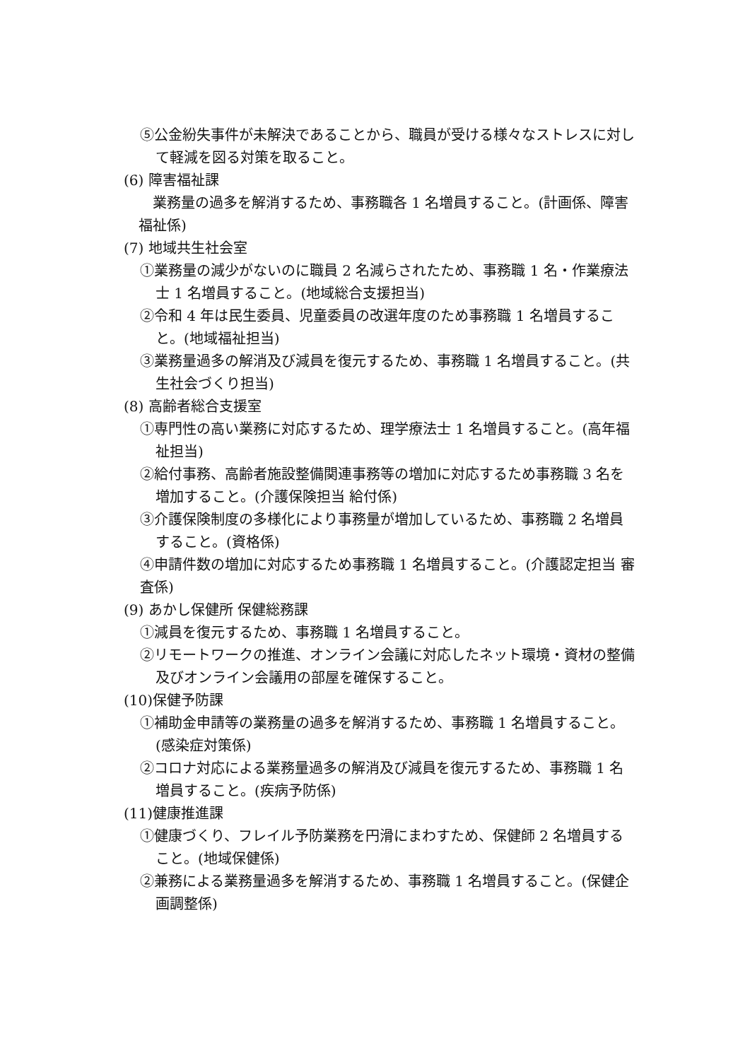⑤公金紛失事件が未解決であることから、職員が受ける様々なストレスに対して軽減を図る対策を取ること。
(6) 障害福祉課
業務量の過多を解消するため、事務職各 1 名増員すること。(計画係、障害福祉係)
(7) 地域共生社会室
①業務量の減少がないのに職員 2 名減らされたため、事務職 1 名・作業療法士 1 名増員すること。(地域総合支援担当)
②令和 4 年は民生委員、児童委員の改選年度のため事務職 1 名増員すること。(地域福祉担当)
③業務量過多の解消及び減員を復元するため、事務職 1 名増員すること。(共生社会づくり担当)
(8) 高齢者総合支援室
①専門性の高い業務に対応するため、理学療法士 1 名増員すること。(高年福祉担当)
②給付事務、高齢者施設整備関連事務等の増加に対応するため事務職 3 名を増加すること。(介護保険担当 給付係)
③介護保険制度の多様化により事務量が増加しているため、事務職 2 名増員すること。(資格係)
④申請件数の増加に対応するため事務職 1 名増員すること。(介護認定担当 審査係)
(9) あかし保健所 保健総務課
①減員を復元するため、事務職 1 名増員すること。
②リモートワークの推進、オンライン会議に対応したネット環境・資材の整備及びオンライン会議用の部屋を確保すること。
(10)保健予防課
①補助金申請等の業務量の過多を解消するため、事務職 1 名増員すること。(感染症対策係)
②コロナ対応による業務量過多の解消及び減員を復元するため、事務職 1 名増員すること。(疾病予防係)
(11)健康推進課
①健康づくり、フレイル予防業務を円滑にまわすため、保健師 2 名増員すること。(地域保健係)
②兼務による業務量過多を解消するため、事務職 1 名増員すること。(保健企画調整係)